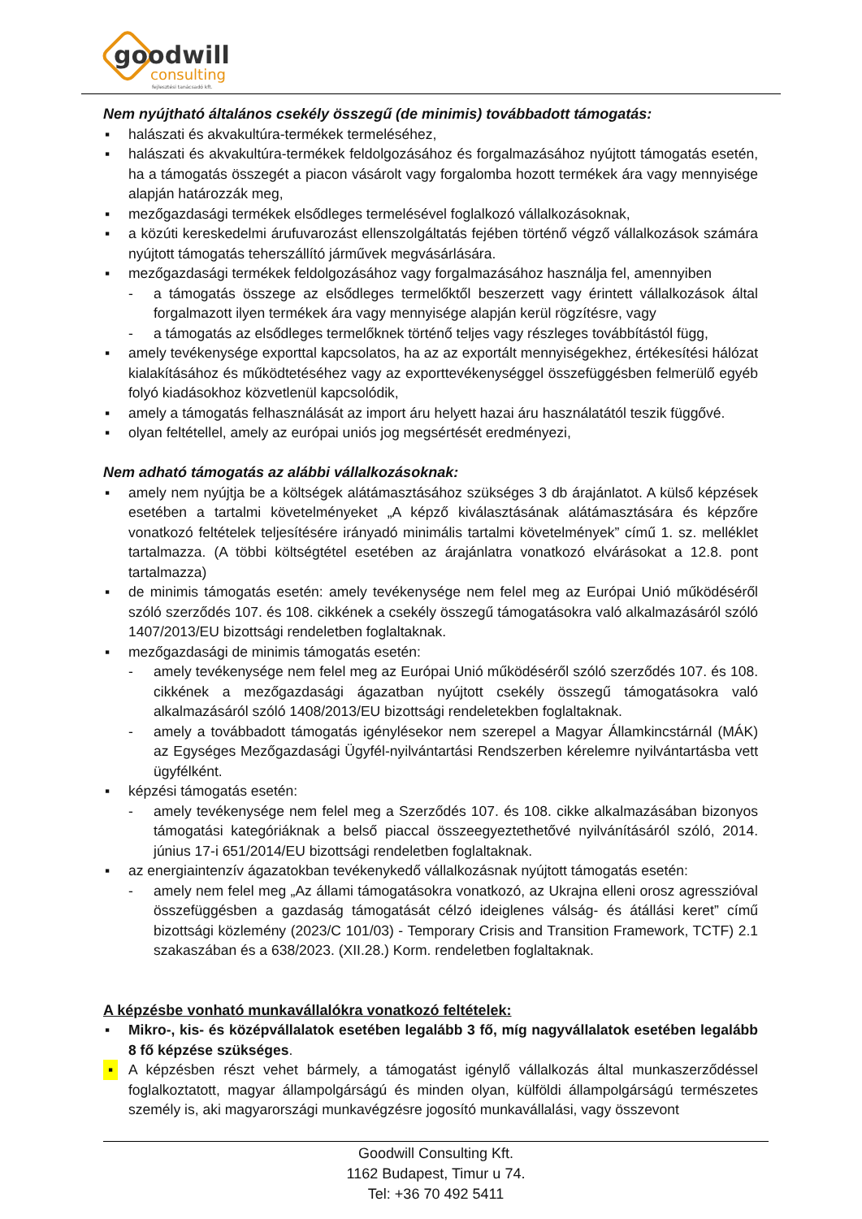goodwill
consulting
fejlesztési tanácsadó kft.
Nem nyújtható általános csekély összegű (de minimis) továbbadott támogatás:
▪ halászati és akvakultúra-termékek termeléséhez,
▪ halászati és akvakultúra-termékek feldolgozásához és forgalmazásához nyújtott támogatás esetén, ha a támogatás összegét a piacon vásárolt vagy forgalomba hozott termékek ára vagy mennyisége alapján határozzák meg,
▪ mezőgazdasági termékek elsődleges termelésével foglalkozó vállalkozásoknak,
▪ a közúti kereskedelmi árufuvarozást ellenszolgáltatás fejében történő végző vállalkozások számára nyújtott támogatás teherszállító járművek megvásárlására.
▪ mezőgazdasági termékek feldolgozásához vagy forgalmazásához használja fel, amennyiben
- a támogatás összege az elsődleges termelőktől beszerzett vagy érintett vállalkozások által forgalmazott ilyen termékek ára vagy mennyisége alapján kerül rögzítésre, vagy
- a támogatás az elsődleges termelőknek történő teljes vagy részleges továbbítástól függ,
▪ amely tevékenysége exporttal kapcsolatos, ha az az exportált mennyiségekhez, értékesítési hálózat kialakításához és működtetéséhez vagy az exporttevékenységgel összefüggésben felmerülő egyéb folyó kiadásokhoz közvetlenül kapcsolódik,
▪ amely a támogatás felhasználását az import áru helyett hazai áru használatától teszik függővé.
▪ olyan feltétellel, amely az európai uniós jog megsértését eredményezi,
Nem adható támogatás az alábbi vállalkozásoknak:
▪ amely nem nyújtja be a költségek alátámasztásához szükséges 3 db árajánlatot. A külső képzések esetében a tartalmi követelményeket „A képző kiválasztásának alátámasztására és képzőre vonatkozó feltételek teljesítésére irányadó minimális tartalmi követelmények” című 1. sz. melléklet tartalmazza. (A többi költségtétel esetében az árajánlatra vonatkozó elvárásokat a 12.8. pont tartalmazza)
▪ de minimis támogatás esetén: amely tevékenysége nem felel meg az Európai Unió működéséről szóló szerződés 107. és 108. cikkének a csekély összegű támogatásokra való alkalmazásáról szóló 1407/2013/EU bizottsági rendeletben foglaltaknak.
▪ mezőgazdasági de minimis támogatás esetén:
- amely tevékenysége nem felel meg az Európai Unió működéséről szóló szerződés 107. és 108. cikkének a mezőgazdasági ágazatban nyújtott csekély összegű támogatásokra való alkalmazásáról szóló 1408/2013/EU bizottsági rendeletekben foglaltaknak.
- amely a továbbadott támogatás igénylésekor nem szerepel a Magyar Államkincstárnál (MÁK) az Egységes Mezőgazdasági Ügyfél-nyilvántartási Rendszerben kérelemre nyilvántartásba vett ügyfélként.
▪ képzési támogatás esetén:
- amely tevékenysége nem felel meg a Szerződés 107. és 108. cikke alkalmazásában bizonyos támogatási kategóriáknak a belső piaccal összeegyeztethetővé nyilvánításáról szóló, 2014. június 17-i 651/2014/EU bizottsági rendeletben foglaltaknak.
▪ az energiaintenzív ágazatokban tevékenykedő vállalkozásnak nyújtott támogatás esetén:
- amely nem felel meg „Az állami támogatásokra vonatkozó, az Ukrajna elleni orosz agresszióval összefüggésben a gazdaság támogatását célzó ideiglenes válság- és átállási keret” című bizottsági közlemény (2023/C 101/03) - Temporary Crisis and Transition Framework, TCTF) 2.1 szakaszában és a 638/2023. (XII.28.) Korm. rendeletben foglaltaknak.
A képzésbe vonható munkavállalókra vonatkozó feltételek:
▪ Mikro-, kis- és középvállalatok esetében legalább 3 fő, míg nagyvállalatok esetében legalább 8 fő képzése szükséges.
▪ A képzésben részt vehet bármely, a támogatást igénylő vállalkozás által munkaszerződéssel foglalkoztatott, magyar állampolgárságú és minden olyan, külföldi állampolgárságú természetes személy is, aki magyarországi munkavégzésre jogosító munkavállalási, vagy összevont
Goodwill Consulting Kft.
1162 Budapest, Timur u 74.
Tel: +36 70 492 5411